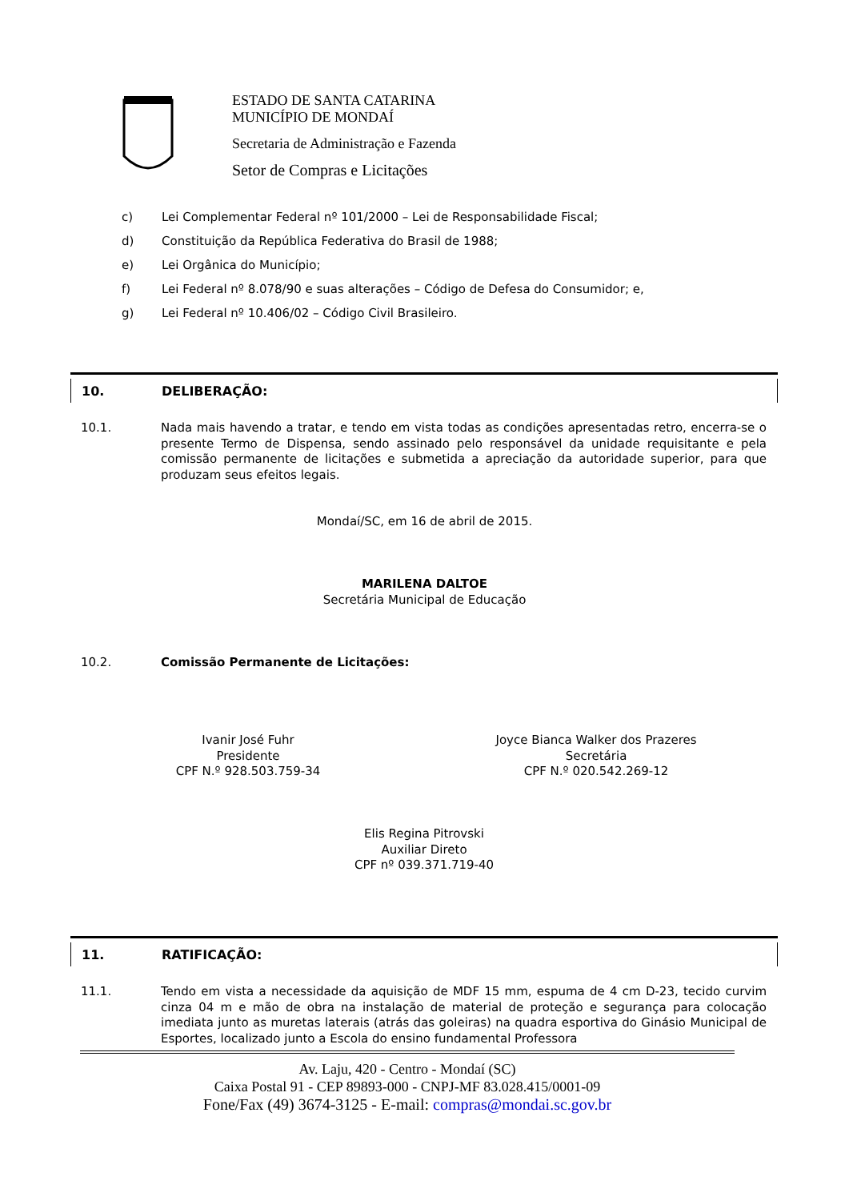ESTADO DE SANTA CATARINA
MUNICÍPIO DE MONDAÍ
Secretaria de Administração e Fazenda
Setor de Compras e Licitações
c) Lei Complementar Federal nº 101/2000 – Lei de Responsabilidade Fiscal;
d) Constituição da República Federativa do Brasil de 1988;
e) Lei Orgânica do Município;
f) Lei Federal nº 8.078/90 e suas alterações – Código de Defesa do Consumidor; e,
g) Lei Federal nº 10.406/02 – Código Civil Brasileiro.
10. DELIBERAÇÃO:
10.1. Nada mais havendo a tratar, e tendo em vista todas as condições apresentadas retro, encerra-se o presente Termo de Dispensa, sendo assinado pelo responsável da unidade requisitante e pela comissão permanente de licitações e submetida a apreciação da autoridade superior, para que produzam seus efeitos legais.
Mondaí/SC, em 16 de abril de 2015.
MARILENA DALTOE
Secretária Municipal de Educação
10.2. Comissão Permanente de Licitações:
Ivanir José Fuhr
Presidente
CPF N.º 928.503.759-34
Joyce Bianca Walker dos Prazeres
Secretária
CPF N.º 020.542.269-12
Elis Regina Pitrovski
Auxiliar Direto
CPF nº 039.371.719-40
11. RATIFICAÇÃO:
11.1. Tendo em vista a necessidade da aquisição de MDF 15 mm, espuma de 4 cm D-23, tecido curvim cinza 04 m e mão de obra na instalação de material de proteção e segurança para colocação imediata junto as muretas laterais (atrás das goleiras) na quadra esportiva do Ginásio Municipal de Esportes, localizado junto a Escola do ensino fundamental Professora
Av. Laju, 420 - Centro - Mondaí (SC)
Caixa Postal 91 - CEP 89893-000 - CNPJ-MF 83.028.415/0001-09
Fone/Fax (49) 3674-3125 - E-mail: compras@mondai.sc.gov.br